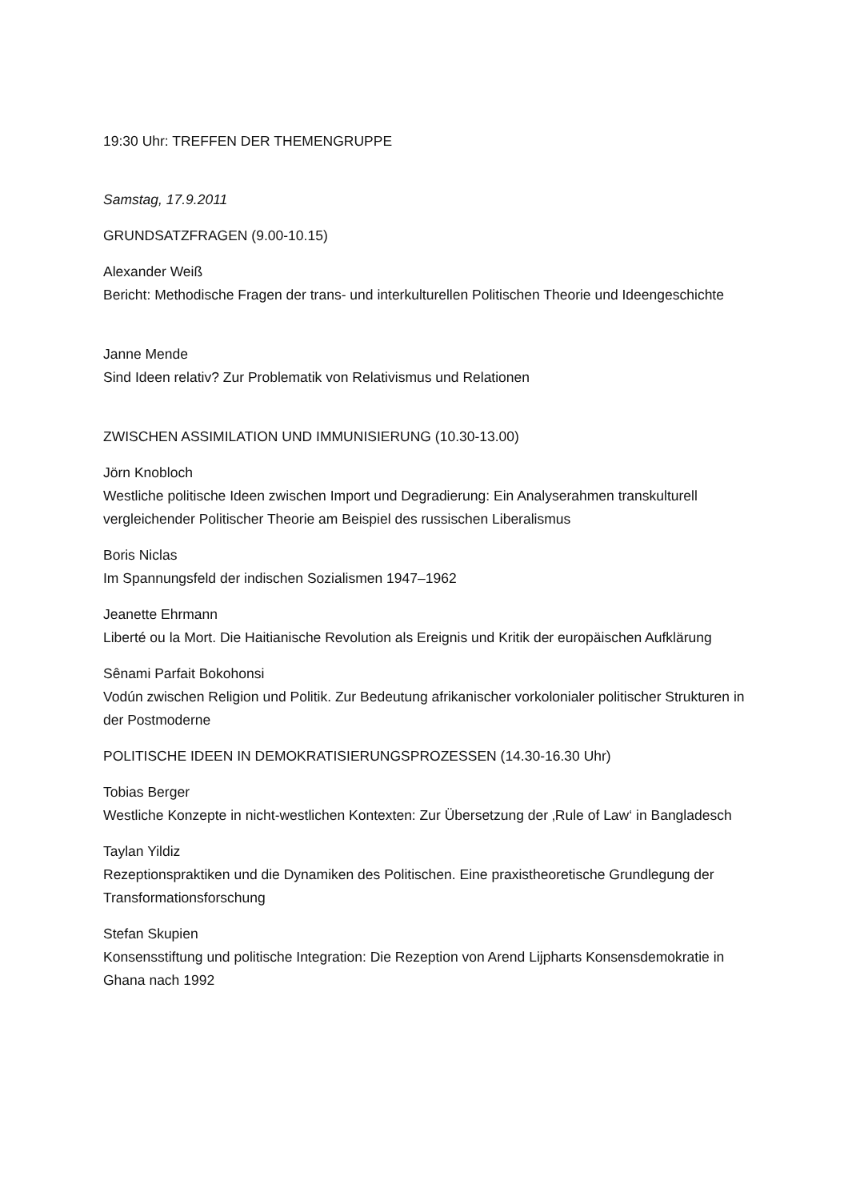19:30 Uhr: TREFFEN DER THEMENGRUPPE
Samstag, 17.9.2011
GRUNDSATZFRAGEN (9.00-10.15)
Alexander Weiß
Bericht: Methodische Fragen der trans- und interkulturellen Politischen Theorie und Ideengeschichte
Janne Mende
Sind Ideen relativ? Zur Problematik von Relativismus und Relationen
ZWISCHEN ASSIMILATION UND IMMUNISIERUNG (10.30-13.00)
Jörn Knobloch
Westliche politische Ideen zwischen Import und Degradierung: Ein Analyserahmen transkulturell vergleichender Politischer Theorie am Beispiel des russischen Liberalismus
Boris Niclas
Im Spannungsfeld der indischen Sozialismen 1947–1962
Jeanette Ehrmann
Liberté ou la Mort. Die Haitianische Revolution als Ereignis und Kritik der europäischen Aufklärung
Sênami Parfait Bokohonsi
Vodún zwischen Religion und Politik. Zur Bedeutung afrikanischer vorkolonialer politischer Strukturen in der Postmoderne
POLITISCHE IDEEN IN DEMOKRATISIERUNGSPROZESSEN (14.30-16.30 Uhr)
Tobias Berger
Westliche Konzepte in nicht-westlichen Kontexten: Zur Übersetzung der ‚Rule of Law‘ in Bangladesch
Taylan Yildiz
Rezeptionspraktiken und die Dynamiken des Politischen. Eine praxistheoretische Grundlegung der Transformationsforschung
Stefan Skupien
Konsensstiftung und politische Integration: Die Rezeption von Arend Lijpharts Konsensdemokratie in Ghana nach 1992